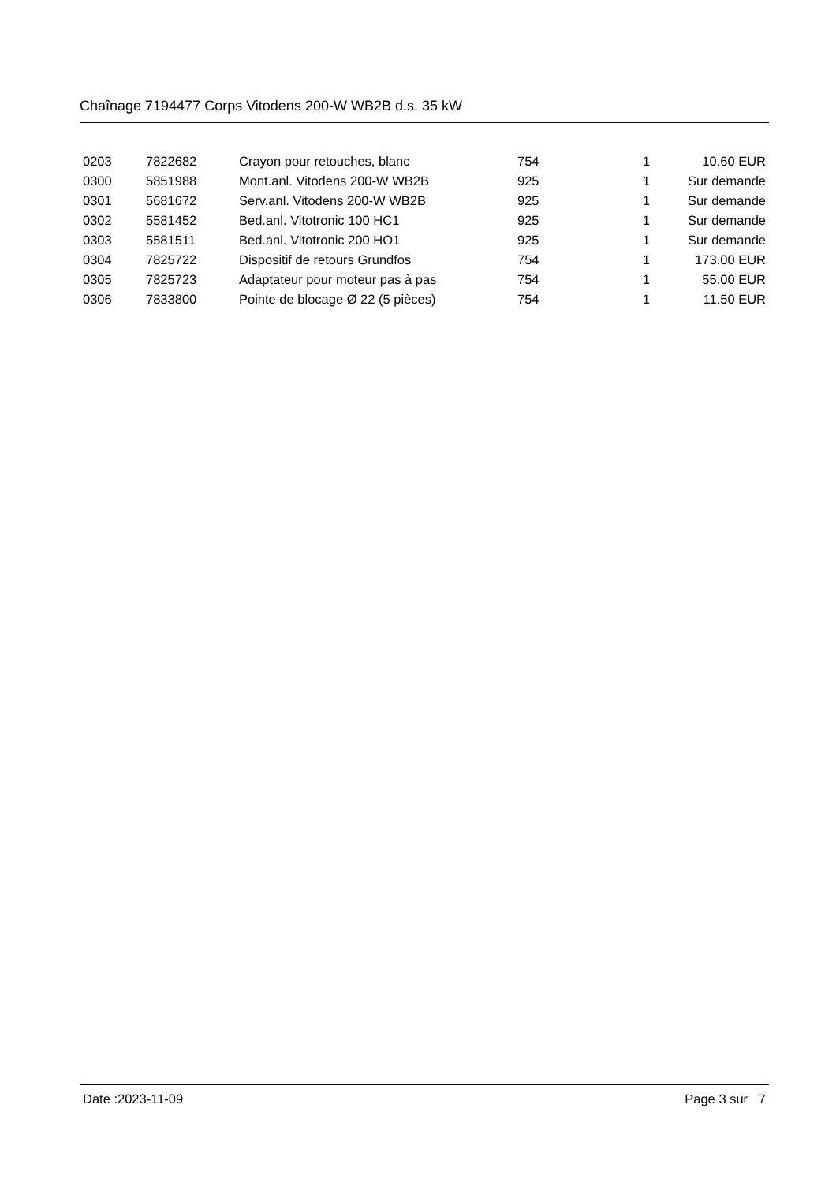Chaînage 7194477 Corps Vitodens 200-W WB2B d.s. 35 kW
| 0203 | 7822682 | Crayon pour retouches, blanc | 754 | 1 | 10.60 EUR |
| 0300 | 5851988 | Mont.anl. Vitodens 200-W WB2B | 925 | 1 | Sur demande |
| 0301 | 5681672 | Serv.anl. Vitodens 200-W WB2B | 925 | 1 | Sur demande |
| 0302 | 5581452 | Bed.anl. Vitotronic 100 HC1 | 925 | 1 | Sur demande |
| 0303 | 5581511 | Bed.anl. Vitotronic 200 HO1 | 925 | 1 | Sur demande |
| 0304 | 7825722 | Dispositif de retours Grundfos | 754 | 1 | 173.00 EUR |
| 0305 | 7825723 | Adaptateur pour moteur pas à pas | 754 | 1 | 55.00 EUR |
| 0306 | 7833800 | Pointe de blocage Ø 22 (5 pièces) | 754 | 1 | 11.50 EUR |
Date :2023-11-09 Page 3 sur 7